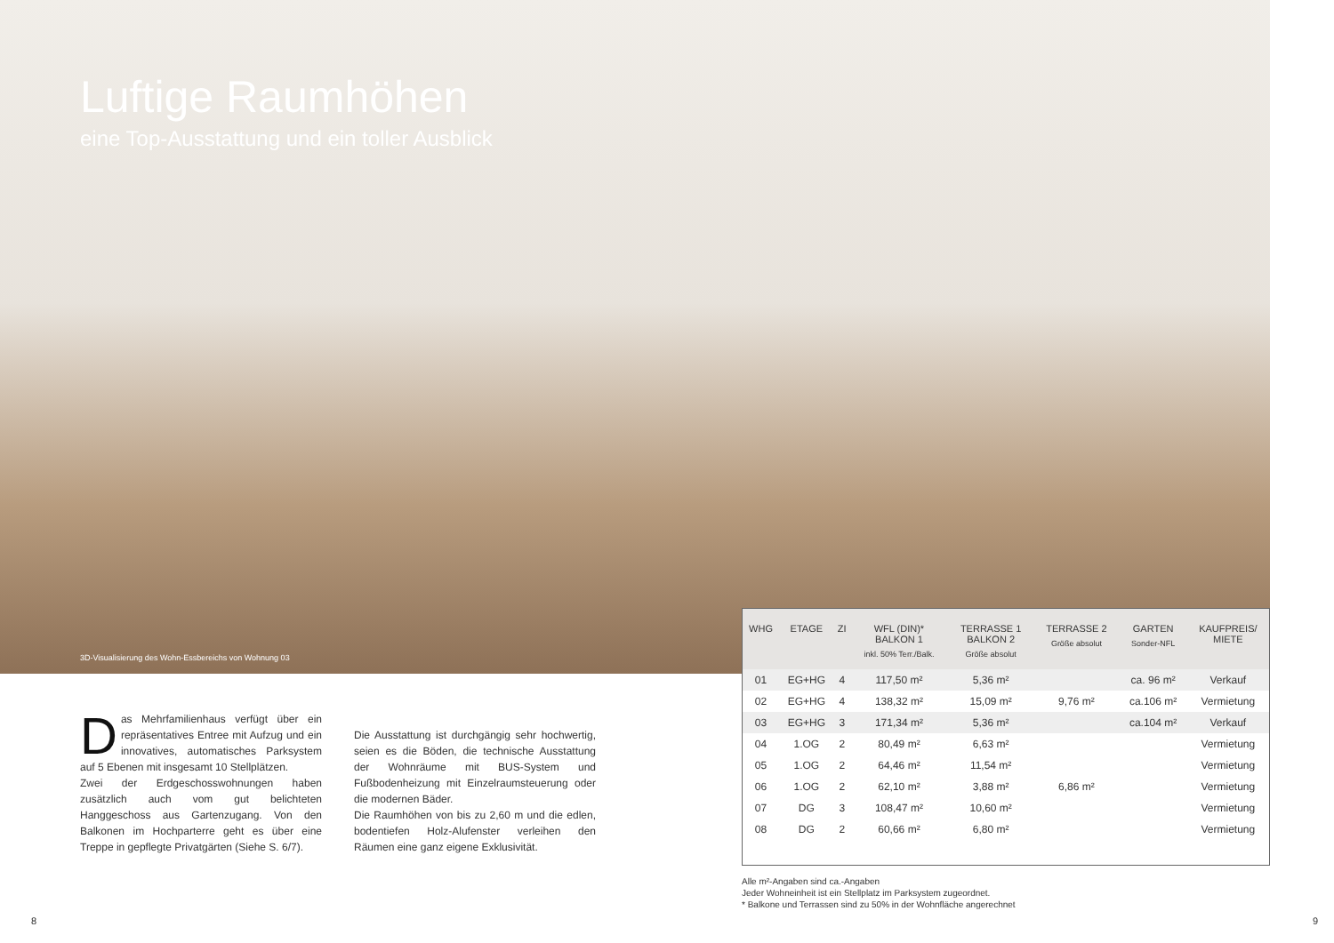Luftige Raumhöhen
eine Top-Ausstattung und ein toller Ausblick
3D-Visualisierung des Wohn-Essbereichs von Wohnung 03
Das Mehrfamilienhaus verfügt über ein repräsentatives Entree mit Aufzug und ein innovatives, automatisches Parksystem auf 5 Ebenen mit insgesamt 10 Stellplätzen.
Zwei der Erdgeschosswohnungen haben zusätzlich auch vom gut belichteten Hanggeschoss aus Gartenzugang. Von den Balkonen im Hochparterre geht es über eine Treppe in gepflegte Privatgärten (Siehe S. 6/7).
Die Ausstattung ist durchgängig sehr hochwertig, seien es die Böden, die technische Ausstattung der Wohnräume mit BUS-System und Fußbodenheizung mit Einzelraumsteuerung oder die modernen Bäder.
Die Raumhöhen von bis zu 2,60 m und die edlen, bodentiefen Holz-Alufenster verleihen den Räumen eine ganz eigene Exklusivität.
| WHG | ETAGE | ZI | WFL (DIN)* BALKON 1 inkl. 50% Terr./Balk. | TERRASSE 1 BALKON 2 Größe absolut | TERRASSE 2 Größe absolut | GARTEN Sonder-NFL | KAUFPREIS/ MIETE |
| --- | --- | --- | --- | --- | --- | --- | --- |
| 01 | EG+HG | 4 | 117,50 m² | 5,36 m² | | ca. 96 m² | Verkauf |
| 02 | EG+HG | 4 | 138,32 m² | 15,09 m² | 9,76 m² | ca.106 m² | Vermietung |
| 03 | EG+HG | 3 | 171,34 m² | 5,36 m² | | ca.104 m² | Verkauf |
| 04 | 1.OG | 2 | 80,49 m² | 6,63 m² | | | Vermietung |
| 05 | 1.OG | 2 | 64,46 m² | 11,54 m² | | | Vermietung |
| 06 | 1.OG | 2 | 62,10 m² | 3,88 m² | 6,86 m² | | Vermietung |
| 07 | DG | 3 | 108,47 m² | 10,60 m² | | | Vermietung |
| 08 | DG | 2 | 60,66 m² | 6,80 m² | | | Vermietung |
Alle m²-Angaben sind ca.-Angaben
Jeder Wohneinheit ist ein Stellplatz im Parksystem zugeordnet.
* Balkone und Terrassen sind zu 50% in der Wohnfläche angerechnet
8 9